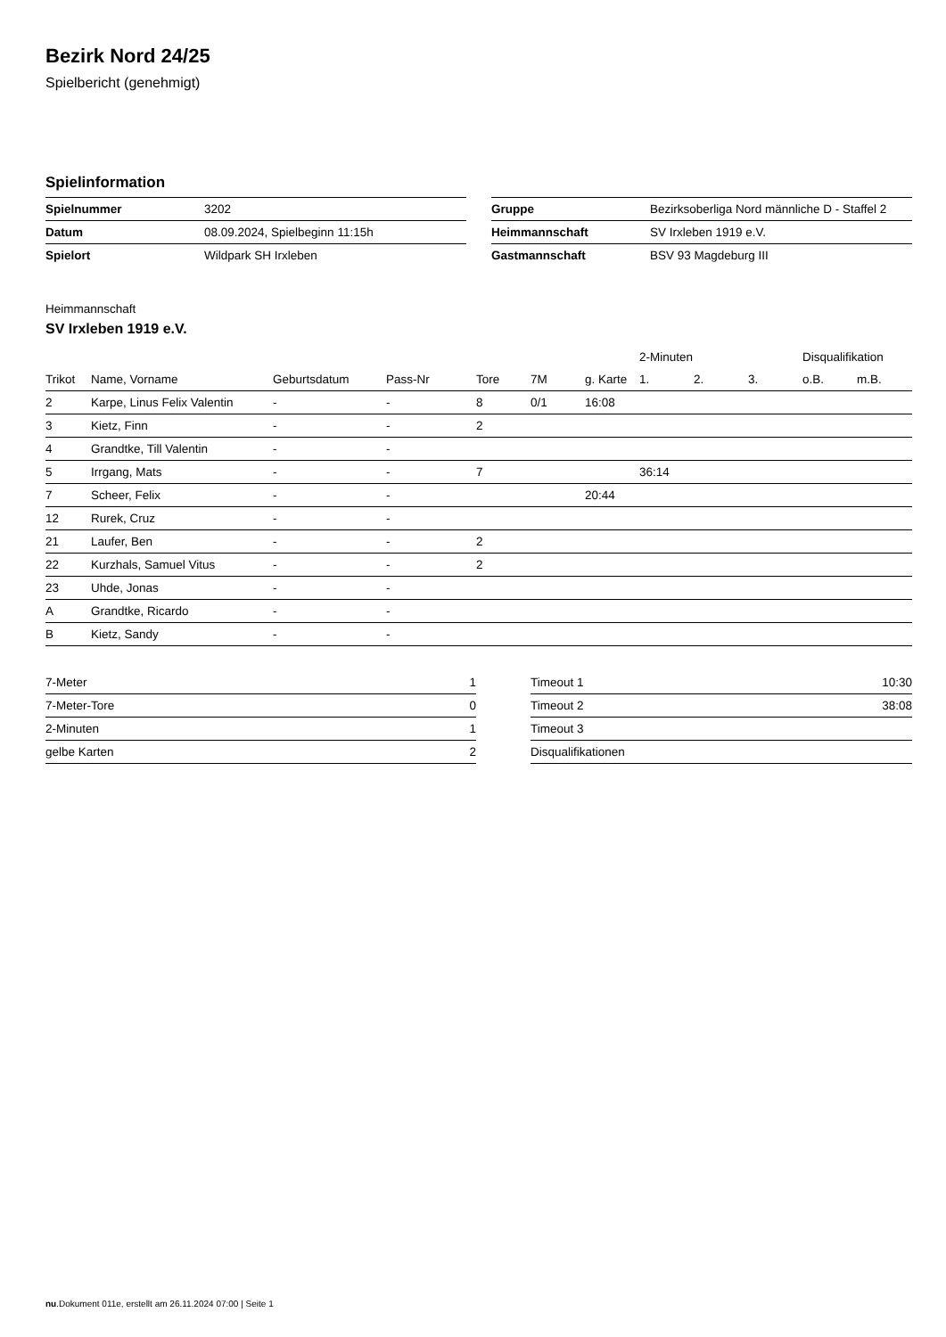Bezirk Nord 24/25
Spielbericht (genehmigt)
Spielinformation
| Spielnummer | 3202 |
| Datum | 08.09.2024, Spielbeginn 11:15h |
| Spielort | Wildpark SH Irxleben |
| Gruppe | Bezirksoberliga Nord männliche D - Staffel 2 |
| Heimmannschaft | SV Irxleben 1919 e.V. |
| Gastmannschaft | BSV 93 Magdeburg III |
Heimmannschaft
SV Irxleben 1919 e.V.
| | | | | | | | 2-Minuten | | | Disqualifikation | |
| --- | --- | --- | --- | --- | --- | --- | --- | --- | --- | --- | --- |
| Trikot | Name, Vorname | Geburtsdatum | Pass-Nr | Tore | 7M | g. Karte | 1. | 2. | 3. | o.B. | m.B. |
| 2 | Karpe, Linus Felix Valentin | - | - | 8 | 0/1 | 16:08 | | | | | |
| 3 | Kietz, Finn | - | - | 2 | | | | | | | |
| 4 | Grandtke, Till Valentin | - | - | | | | | | | | |
| 5 | Irrgang, Mats | - | - | 7 | | | 36:14 | | | | |
| 7 | Scheer, Felix | - | - | | | 20:44 | | | | | |
| 12 | Rurek, Cruz | - | - | | | | | | | | |
| 21 | Laufer, Ben | - | - | 2 | | | | | | | |
| 22 | Kurzhals, Samuel Vitus | - | - | 2 | | | | | | | |
| 23 | Uhde, Jonas | - | - | | | | | | | | |
| A | Grandtke, Ricardo | - | - | | | | | | | | |
| B | Kietz, Sandy | - | - | | | | | | | | |
| 7-Meter | 1 |
| 7-Meter-Tore | 0 |
| 2-Minuten | 1 |
| gelbe Karten | 2 |
| Timeout 1 | 10:30 |
| Timeout 2 | 38:08 |
| Timeout 3 | |
| Disqualifikationen | |
nu.Dokument 011e, erstellt am 26.11.2024 07:00 | Seite 1